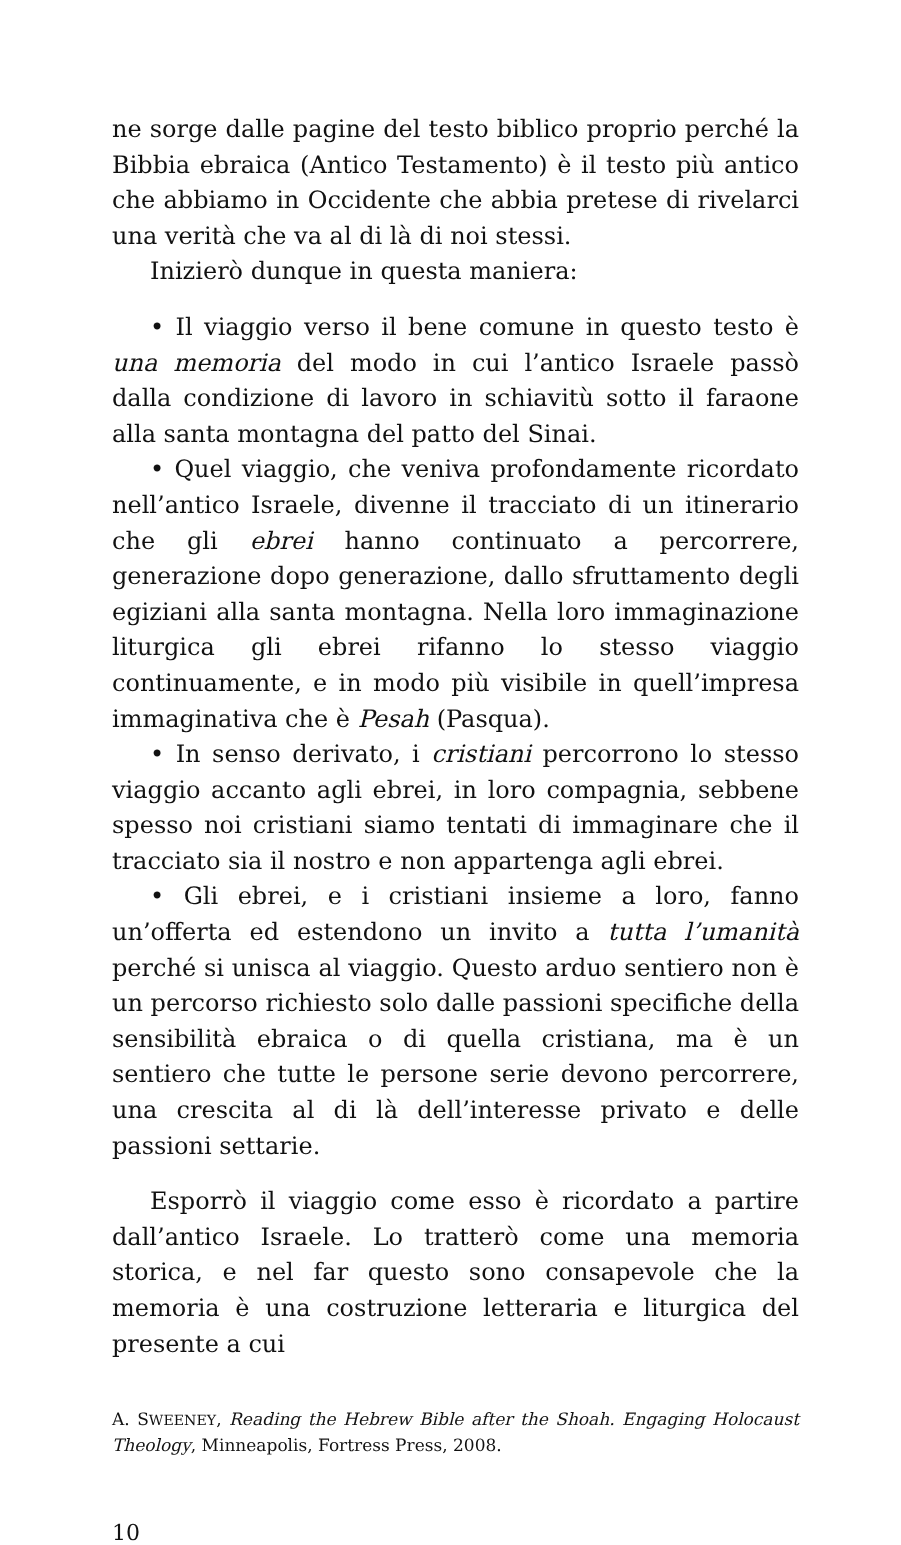ne sorge dalle pagine del testo biblico proprio perché la Bibbia ebraica (Antico Testamento) è il testo più antico che abbiamo in Occidente che abbia pretese di rivelarci una verità che va al di là di noi stessi.
Inizierò dunque in questa maniera:
• Il viaggio verso il bene comune in questo testo è una memoria del modo in cui l’antico Israele passò dalla condizione di lavoro in schiavitù sotto il faraone alla santa montagna del patto del Sinai.
• Quel viaggio, che veniva profondamente ricordato nell’antico Israele, divenne il tracciato di un itinerario che gli ebrei hanno continuato a percorrere, generazione dopo generazione, dallo sfruttamento degli egiziani alla santa montagna. Nella loro immaginazione liturgica gli ebrei rifanno lo stesso viaggio continuamente, e in modo più visibile in quell’impresa immaginativa che è Pesah (Pasqua).
• In senso derivato, i cristiani percorrono lo stesso viaggio accanto agli ebrei, in loro compagnia, sebbene spesso noi cristiani siamo tentati di immaginare che il tracciato sia il nostro e non appartenga agli ebrei.
• Gli ebrei, e i cristiani insieme a loro, fanno un’offerta ed estendono un invito a tutta l’umanità perché si unisca al viaggio. Questo arduo sentiero non è un percorso richiesto solo dalle passioni specifiche della sensibilità ebraica o di quella cristiana, ma è un sentiero che tutte le persone serie devono percorrere, una crescita al di là dell’interesse privato e delle passioni settarie.
Esporrò il viaggio come esso è ricordato a partire dall’antico Israele. Lo tratterò come una memoria storica, e nel far questo sono consapevole che la memoria è una costruzione letteraria e liturgica del presente a cui
A. SWEENEY, Reading the Hebrew Bible after the Shoah. Engaging Holocaust Theology, Minneapolis, Fortress Press, 2008.
10